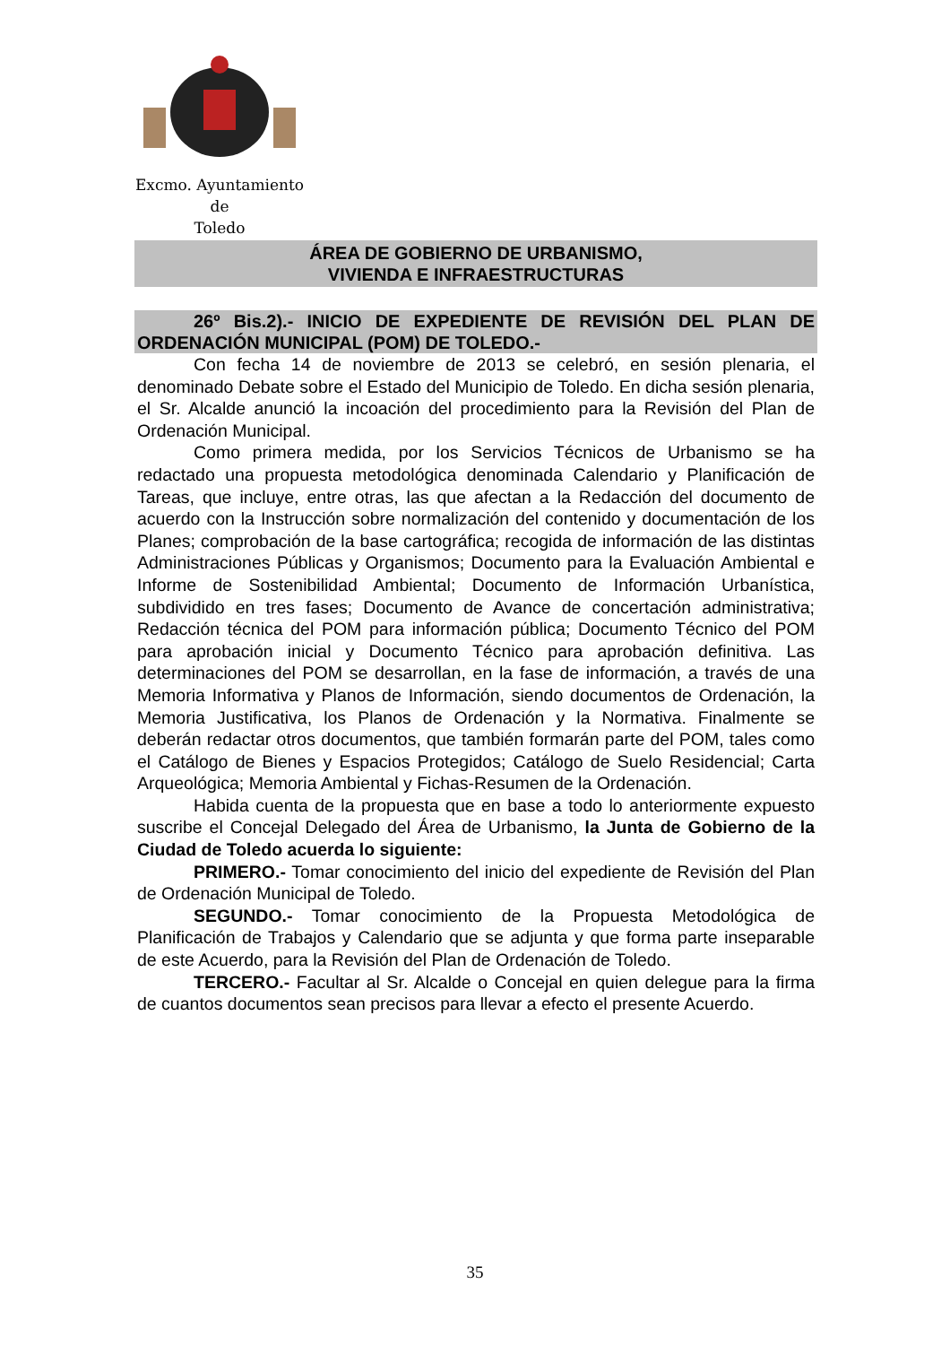Excmo. Ayuntamiento
de
Toledo
ÁREA DE GOBIERNO DE URBANISMO,
VIVIENDA E INFRAESTRUCTURAS
26º Bis.2).- INICIO DE EXPEDIENTE DE REVISIÓN DEL PLAN DE ORDENACIÓN MUNICIPAL (POM) DE TOLEDO.-
Con fecha 14 de noviembre de 2013 se celebró, en sesión plenaria, el denominado Debate sobre el Estado del Municipio de Toledo. En dicha sesión plenaria, el Sr. Alcalde anunció la incoación del procedimiento para la Revisión del Plan de Ordenación Municipal.
Como primera medida, por los Servicios Técnicos de Urbanismo se ha redactado una propuesta metodológica denominada Calendario y Planificación de Tareas, que incluye, entre otras, las que afectan a la Redacción del documento de acuerdo con la Instrucción sobre normalización del contenido y documentación de los Planes; comprobación de la base cartográfica; recogida de información de las distintas Administraciones Públicas y Organismos; Documento para la Evaluación Ambiental e Informe de Sostenibilidad Ambiental; Documento de Información Urbanística, subdividido en tres fases; Documento de Avance de concertación administrativa; Redacción técnica del POM para información pública; Documento Técnico del POM para aprobación inicial y Documento Técnico para aprobación definitiva. Las determinaciones del POM se desarrollan, en la fase de información, a través de una Memoria Informativa y Planos de Información, siendo documentos de Ordenación, la Memoria Justificativa, los Planos de Ordenación y la Normativa. Finalmente se deberán redactar otros documentos, que también formarán parte del POM, tales como el Catálogo de Bienes y Espacios Protegidos; Catálogo de Suelo Residencial; Carta Arqueológica; Memoria Ambiental y Fichas-Resumen de la Ordenación.
Habida cuenta de la propuesta que en base a todo lo anteriormente expuesto suscribe el Concejal Delegado del Área de Urbanismo, la Junta de Gobierno de la Ciudad de Toledo acuerda lo siguiente:
PRIMERO.- Tomar conocimiento del inicio del expediente de Revisión del Plan de Ordenación Municipal de Toledo.
SEGUNDO.- Tomar conocimiento de la Propuesta Metodológica de Planificación de Trabajos y Calendario que se adjunta y que forma parte inseparable de este Acuerdo, para la Revisión del Plan de Ordenación de Toledo.
TERCERO.- Facultar al Sr. Alcalde o Concejal en quien delegue para la firma de cuantos documentos sean precisos para llevar a efecto el presente Acuerdo.
35